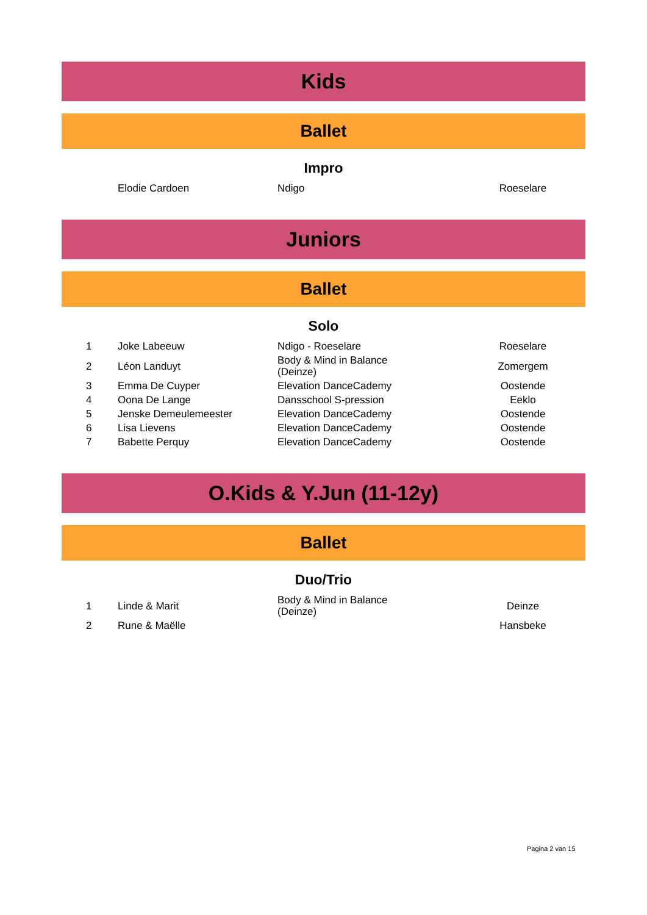Kids
Ballet
Impro
| | Elodie Cardoen | Ndigo | Roeselare |
Juniors
Ballet
Solo
| 1 | Joke Labeeuw | Ndigo - Roeselare | Roeselare |
| 2 | Léon Landuyt | Body & Mind in Balance (Deinze) | Zomergem |
| 3 | Emma De Cuyper | Elevation DanceCademy | Oostende |
| 4 | Oona De Lange | Dansschool S-pression | Eeklo |
| 5 | Jenske Demeulemeester | Elevation DanceCademy | Oostende |
| 6 | Lisa Lievens | Elevation DanceCademy | Oostende |
| 7 | Babette Perquy | Elevation DanceCademy | Oostende |
O.Kids & Y.Jun (11-12y)
Ballet
Duo/Trio
| 1 | Linde & Marit | Body & Mind in Balance (Deinze) | Deinze |
| 2 | Rune & Maëlle | | Hansbeke |
Pagina 2 van 15